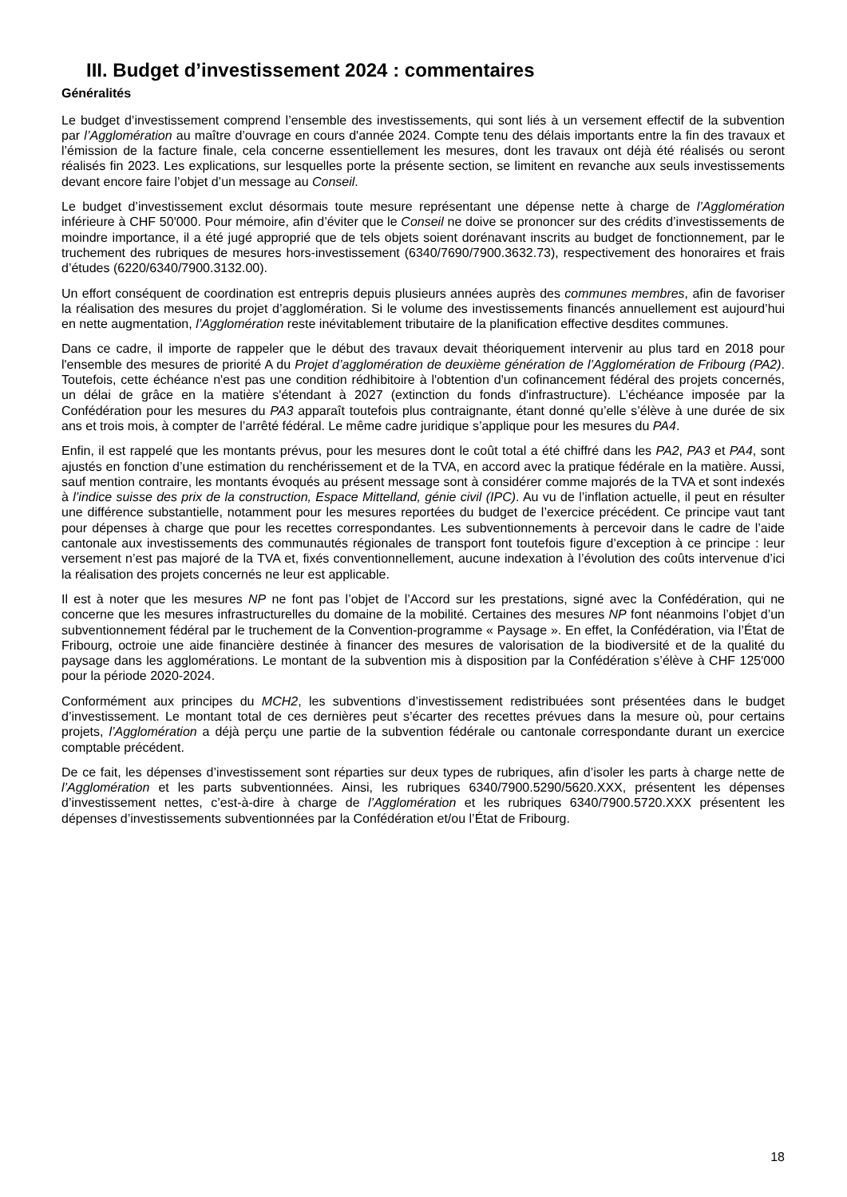III. Budget d’investissement 2024 : commentaires
Généralités
Le budget d’investissement comprend l’ensemble des investissements, qui sont liés à un versement effectif de la subvention par l’Agglomération au maître d’ouvrage en cours d'année 2024. Compte tenu des délais importants entre la fin des travaux et l’émission de la facture finale, cela concerne essentiellement les mesures, dont les travaux ont déjà été réalisés ou seront réalisés fin 2023. Les explications, sur lesquelles porte la présente section, se limitent en revanche aux seuls investissements devant encore faire l’objet d’un message au Conseil.
Le budget d’investissement exclut désormais toute mesure représentant une dépense nette à charge de l’Agglomération inférieure à CHF 50'000. Pour mémoire, afin d’éviter que le Conseil ne doive se prononcer sur des crédits d’investissements de moindre importance, il a été jugé approprié que de tels objets soient dorénavant inscrits au budget de fonctionnement, par le truchement des rubriques de mesures hors-investissement (6340/7690/7900.3632.73), respectivement des honoraires et frais d’études (6220/6340/7900.3132.00).
Un effort conséquent de coordination est entrepris depuis plusieurs années auprès des communes membres, afin de favoriser la réalisation des mesures du projet d’agglomération. Si le volume des investissements financés annuellement est aujourd’hui en nette augmentation, l’Agglomération reste inévitablement tributaire de la planification effective desdites communes.
Dans ce cadre, il importe de rappeler que le début des travaux devait théoriquement intervenir au plus tard en 2018 pour l'ensemble des mesures de priorité A du Projet d’agglomération de deuxième génération de l’Agglomération de Fribourg (PA2). Toutefois, cette échéance n'est pas une condition rédhibitoire à l'obtention d'un cofinancement fédéral des projets concernés, un délai de grâce en la matière s'étendant à 2027 (extinction du fonds d'infrastructure). L’échéance imposée par la Confédération pour les mesures du PA3 apparaît toutefois plus contraignante, étant donné qu’elle s’élève à une durée de six ans et trois mois, à compter de l’arrêté fédéral. Le même cadre juridique s’applique pour les mesures du PA4.
Enfin, il est rappelé que les montants prévus, pour les mesures dont le coût total a été chiffré dans les PA2, PA3 et PA4, sont ajustés en fonction d’une estimation du renchérissement et de la TVA, en accord avec la pratique fédérale en la matière. Aussi, sauf mention contraire, les montants évoqués au présent message sont à considérer comme majorés de la TVA et sont indexés à l’indice suisse des prix de la construction, Espace Mittelland, génie civil (IPC). Au vu de l’inflation actuelle, il peut en résulter une différence substantielle, notamment pour les mesures reportées du budget de l’exercice précédent. Ce principe vaut tant pour dépenses à charge que pour les recettes correspondantes. Les subventionnements à percevoir dans le cadre de l’aide cantonale aux investissements des communautés régionales de transport font toutefois figure d’exception à ce principe : leur versement n’est pas majoré de la TVA et, fixés conventionnellement, aucune indexation à l’évolution des coûts intervenue d’ici la réalisation des projets concernés ne leur est applicable.
Il est à noter que les mesures NP ne font pas l’objet de l’Accord sur les prestations, signé avec la Confédération, qui ne concerne que les mesures infrastructurelles du domaine de la mobilité. Certaines des mesures NP font néanmoins l’objet d’un subventionnement fédéral par le truchement de la Convention-programme « Paysage ». En effet, la Confédération, via l’État de Fribourg, octroie une aide financière destinée à financer des mesures de valorisation de la biodiversité et de la qualité du paysage dans les agglomérations. Le montant de la subvention mis à disposition par la Confédération s’élève à CHF 125'000 pour la période 2020-2024.
Conformément aux principes du MCH2, les subventions d’investissement redistribuées sont présentées dans le budget d’investissement. Le montant total de ces dernières peut s’écarter des recettes prévues dans la mesure où, pour certains projets, l’Agglomération a déjà perçu une partie de la subvention fédérale ou cantonale correspondante durant un exercice comptable précédent.
De ce fait, les dépenses d’investissement sont réparties sur deux types de rubriques, afin d’isoler les parts à charge nette de l’Agglomération et les parts subventionnées. Ainsi, les rubriques 6340/7900.5290/5620.XXX, présentent les dépenses d’investissement nettes, c’est-à-dire à charge de l’Agglomération et les rubriques 6340/7900.5720.XXX présentent les dépenses d’investissements subventionnées par la Confédération et/ou l’État de Fribourg.
18